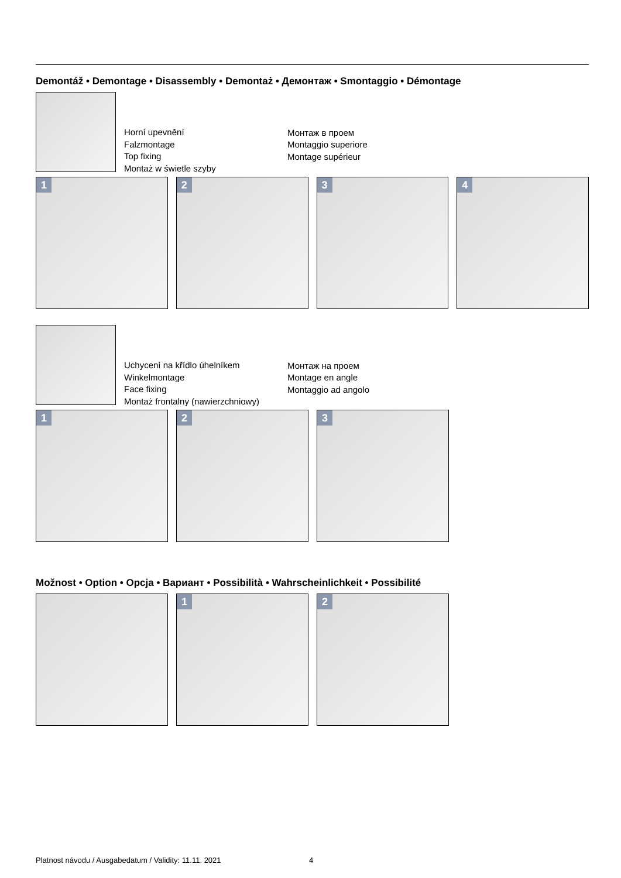Demontáž • Demontage • Disassembly • Demontaż • Демонтаж • Smontaggio • Démontage
Horní upevnění
Falzmontage
Top fixing
Montaż w świetle szyby
Монтаж в проем
Montaggio superiore
Montage supérieur
1
2
3
4
Uchycení na křídlo úhelníkem
Winkelmontage
Face fixing
Montaż frontalny (nawierzchniowy)
Монтаж на проем
Montage en angle
Montaggio ad angolo
1
2
3
Možnost • Option • Opcja • Вариант • Possibilità • Wahrscheinlichkeit • Possibilité
1
2
Platnost návodu / Ausgabedatum / Validity: 11.11. 2021
4